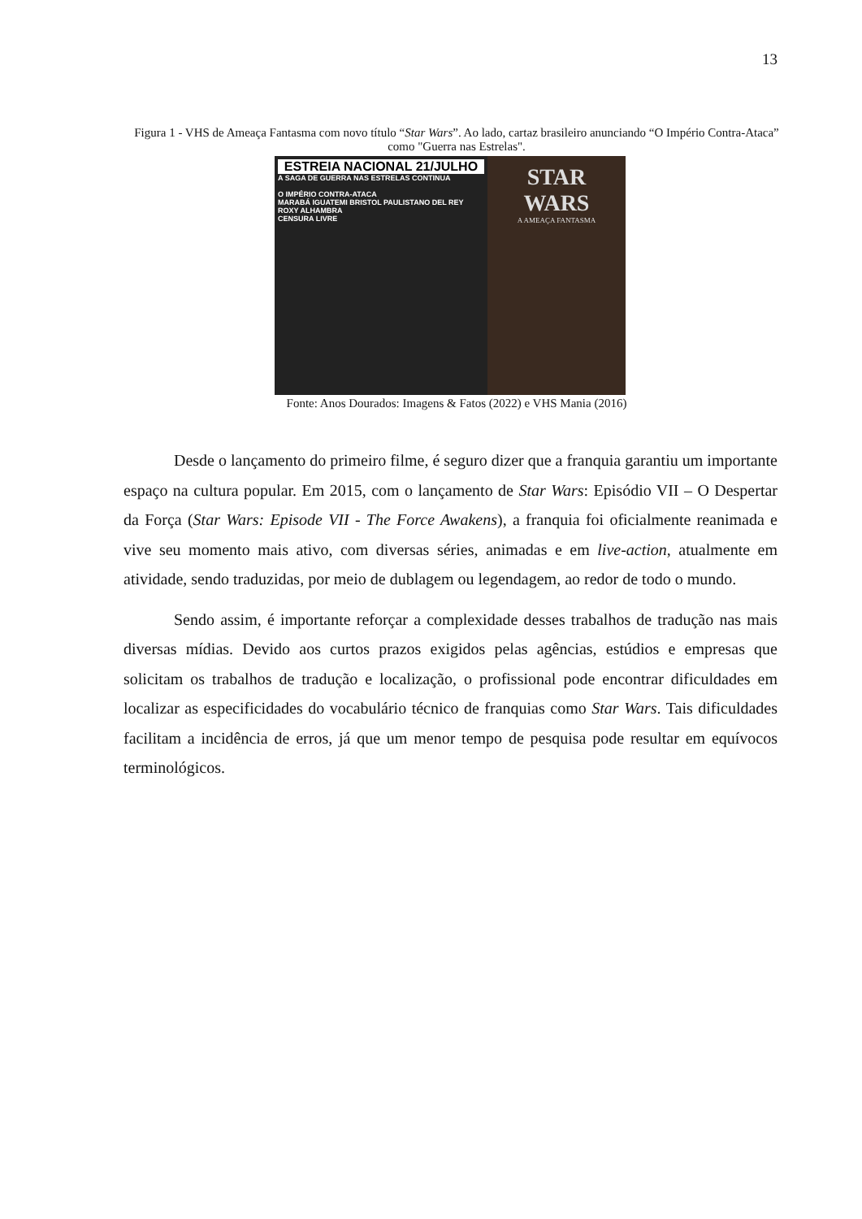13
Figura 1 - VHS de Ameaça Fantasma com novo título “Star Wars”. Ao lado, cartaz brasileiro anunciando “O Império Contra-Ataca” como "Guerra nas Estrelas".
ESTREIA NACIONAL 21/JULHO
A SAGA DE GUERRA NAS ESTRELAS CONTINUA
O IMPÉRIO CONTRA-ATACA
MARABÁ IGUATEMI BRISTOL PAULISTANO DEL REY ROXY ALHAMBRA
CENSURA LIVRE
STAR
WARS
A AMEAÇA FANTASMA
Fonte: Anos Dourados: Imagens & Fatos (2022) e VHS Mania (2016)
Desde o lançamento do primeiro filme, é seguro dizer que a franquia garantiu um importante espaço na cultura popular. Em 2015, com o lançamento de Star Wars: Episódio VII – O Despertar da Força (Star Wars: Episode VII - The Force Awakens), a franquia foi oficialmente reanimada e vive seu momento mais ativo, com diversas séries, animadas e em live-action, atualmente em atividade, sendo traduzidas, por meio de dublagem ou legendagem, ao redor de todo o mundo.
Sendo assim, é importante reforçar a complexidade desses trabalhos de tradução nas mais diversas mídias. Devido aos curtos prazos exigidos pelas agências, estúdios e empresas que solicitam os trabalhos de tradução e localização, o profissional pode encontrar dificuldades em localizar as especificidades do vocabulário técnico de franquias como Star Wars. Tais dificuldades facilitam a incidência de erros, já que um menor tempo de pesquisa pode resultar em equívocos terminológicos.